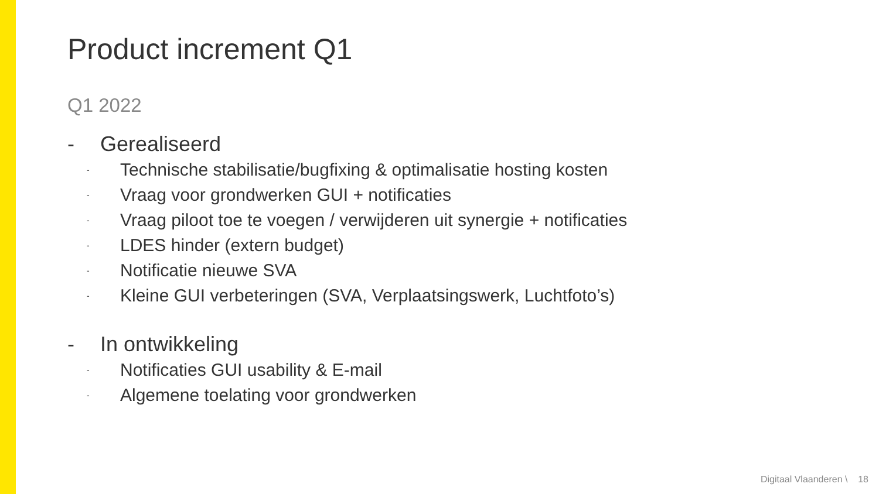Product increment Q1
Q1 2022
- Gerealiseerd
- Technische stabilisatie/bugfixing & optimalisatie hosting kosten
- Vraag voor grondwerken GUI + notificaties
- Vraag piloot toe te voegen / verwijderen uit synergie + notificaties
- LDES hinder (extern budget)
- Notificatie nieuwe SVA
- Kleine GUI verbeteringen (SVA, Verplaatsingswerk, Luchtfoto’s)
- In ontwikkeling
- Notificaties GUI usability & E-mail
- Algemene toelating voor grondwerken
Digitaal Vlaanderen \ 18